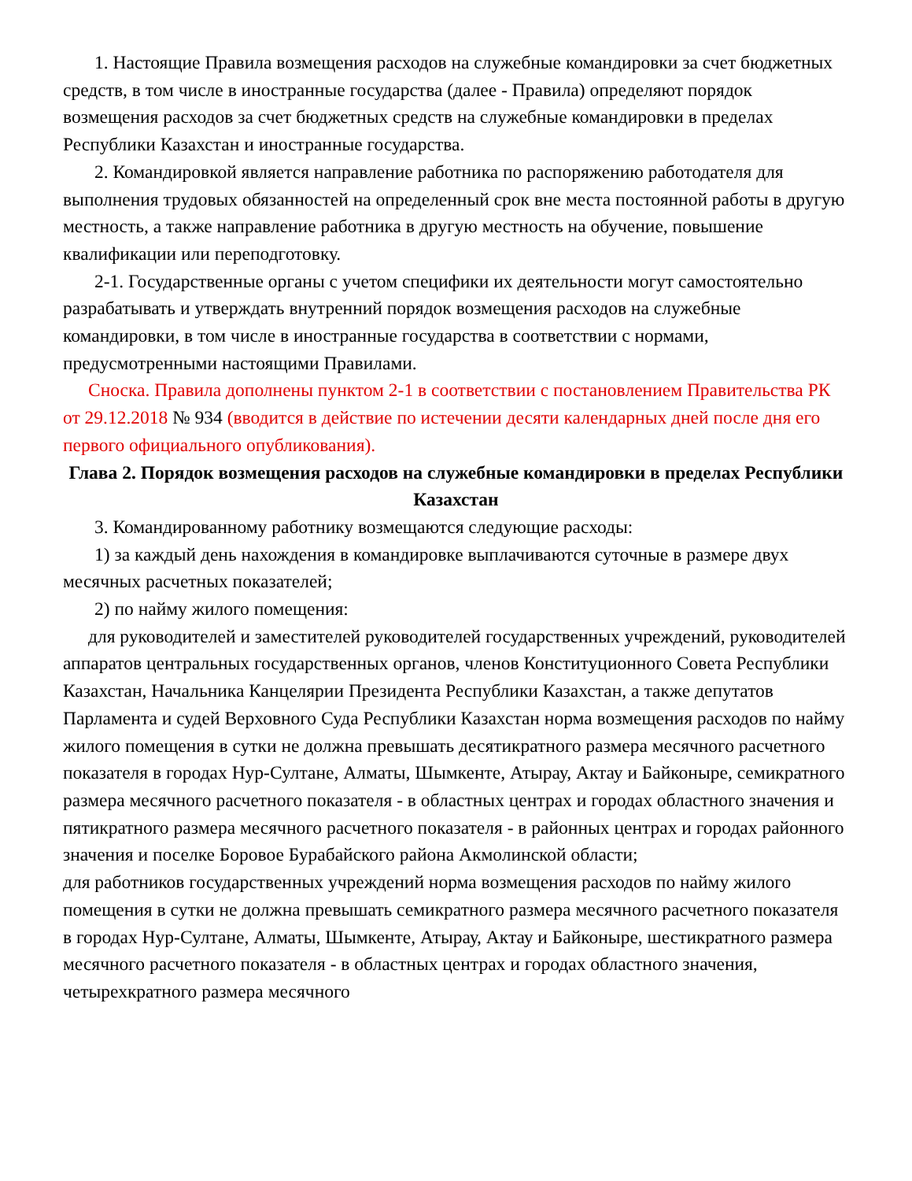1. Настоящие Правила возмещения расходов на служебные командировки за счет бюджетных средств, в том числе в иностранные государства (далее - Правила) определяют порядок возмещения расходов за счет бюджетных средств на служебные командировки в пределах Республики Казахстан и иностранные государства.
2. Командировкой является направление работника по распоряжению работодателя для выполнения трудовых обязанностей на определенный срок вне места постоянной работы в другую местность, а также направление работника в другую местность на обучение, повышение квалификации или переподготовку.
2-1. Государственные органы с учетом специфики их деятельности могут самостоятельно разрабатывать и утверждать внутренний порядок возмещения расходов на служебные командировки, в том числе в иностранные государства в соответствии с нормами, предусмотренными настоящими Правилами.
Сноска. Правила дополнены пунктом 2-1 в соответствии с постановлением Правительства РК от 29.12.2018 № 934 (вводится в действие по истечении десяти календарных дней после дня его первого официального опубликования).
Глава 2. Порядок возмещения расходов на служебные командировки в пределах Республики Казахстан
3. Командированному работнику возмещаются следующие расходы:
1) за каждый день нахождения в командировке выплачиваются суточные в размере двух месячных расчетных показателей;
2) по найму жилого помещения:
для руководителей и заместителей руководителей государственных учреждений, руководителей аппаратов центральных государственных органов, членов Конституционного Совета Республики Казахстан, Начальника Канцелярии Президента Республики Казахстан, а также депутатов Парламента и судей Верховного Суда Республики Казахстан норма возмещения расходов по найму жилого помещения в сутки не должна превышать десятикратного размера месячного расчетного показателя в городах Нур-Султане, Алматы, Шымкенте, Атырау, Актау и Байконыре, семикратного размера месячного расчетного показателя - в областных центрах и городах областного значения и пятикратного размера месячного расчетного показателя - в районных центрах и городах районного значения и поселке Боровое Бурабайского района Акмолинской области;
для работников государственных учреждений норма возмещения расходов по найму жилого помещения в сутки не должна превышать семикратного размера месячного расчетного показателя в городах Нур-Султане, Алматы, Шымкенте, Атырау, Актау и Байконыре, шестикратного размера месячного расчетного показателя - в областных центрах и городах областного значения, четырехкратного размера месячного